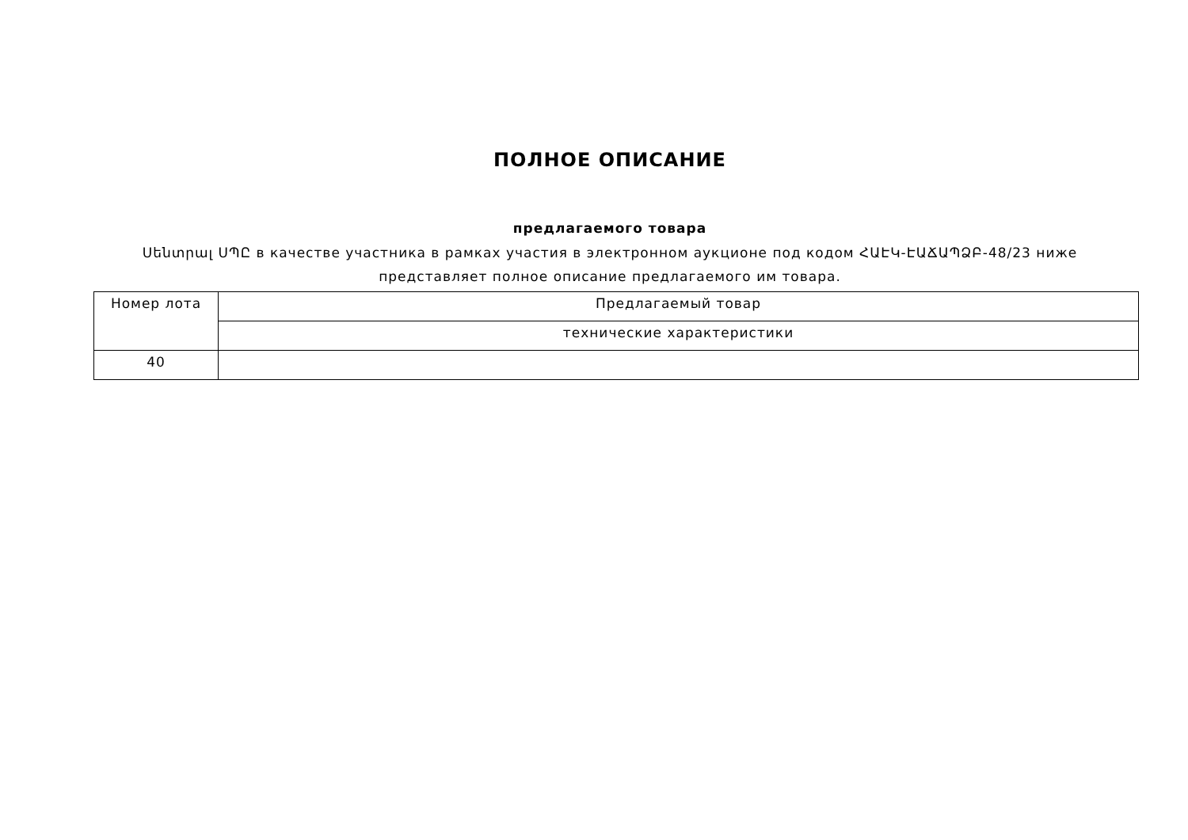ПОЛНОЕ ОПИСАНИЕ
предлагаемого товара
Սենտրալ ՍՊԸ в качестве участника в рамках участия в электронном аукционе под кодом ՀԱԷԿ-ԷԱՃԱՊՁԲ-48/23 ниже представляет полное описание предлагаемого им товара.
| Номер лота | Предлагаемый товар |
| --- | --- |
| | технические характеристики |
| 40 | |